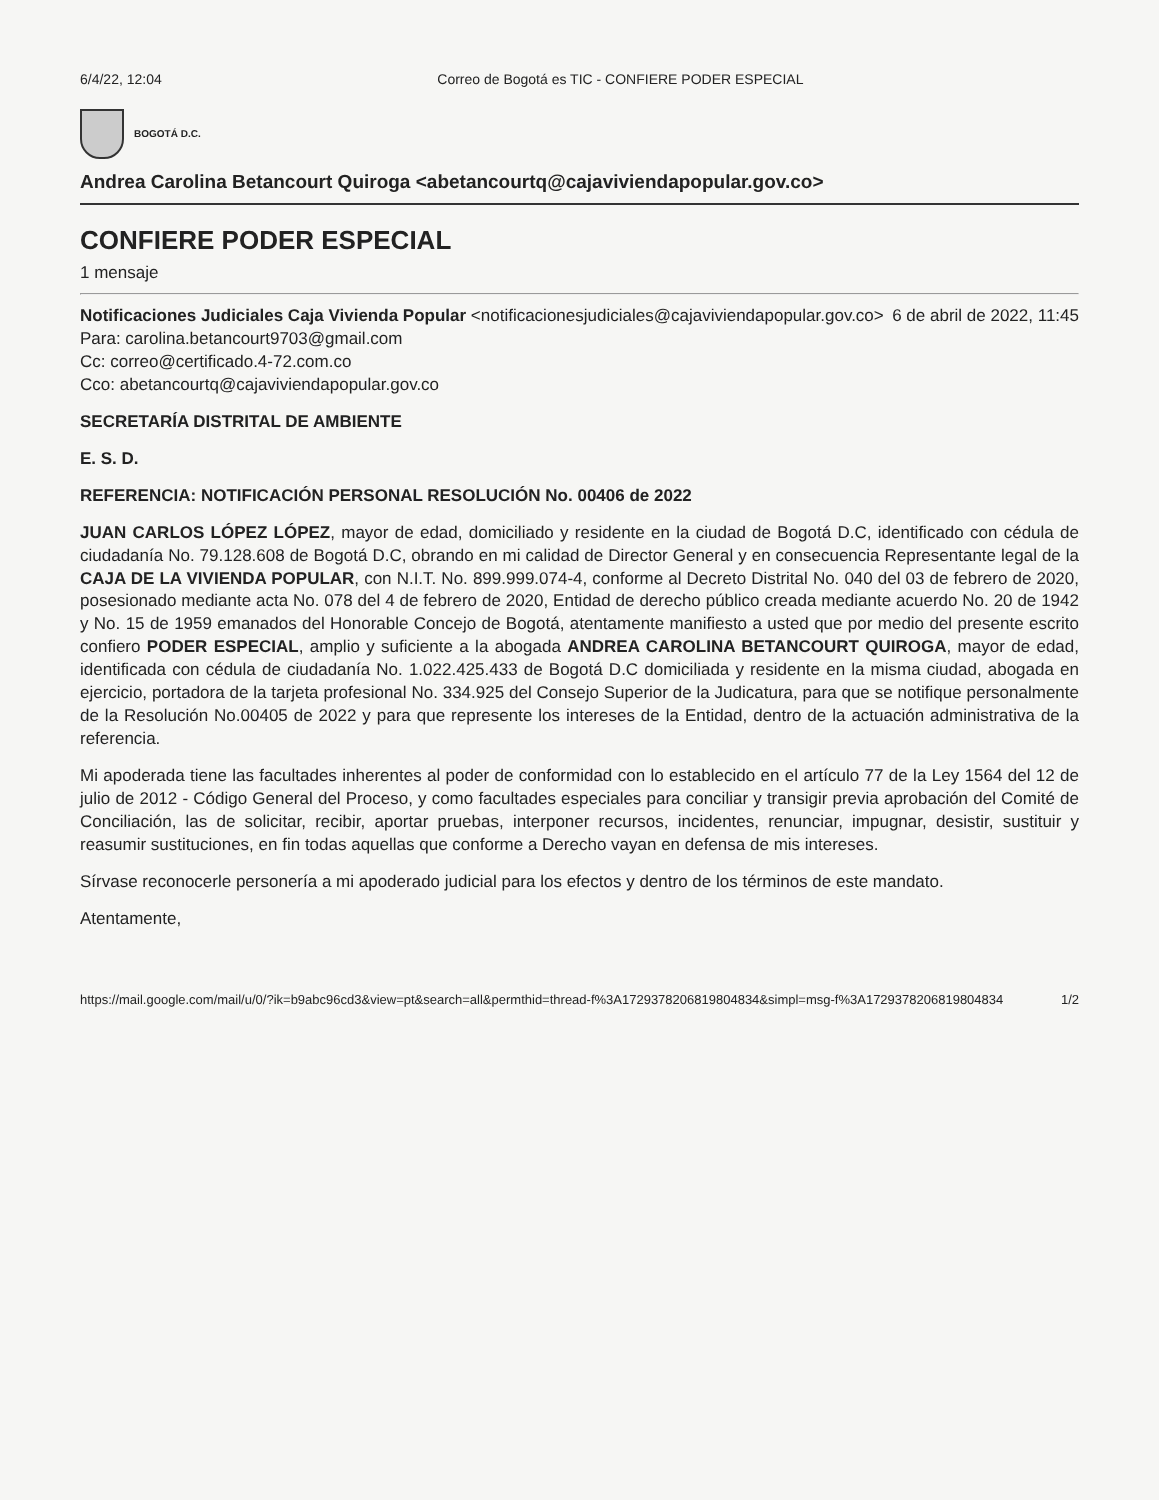6/4/22, 12:04 Correo de Bogotá es TIC - CONFIERE PODER ESPECIAL
BOGOTÁ D.C.
Andrea Carolina Betancourt Quiroga <abetancourtq@cajaviviendapopular.gov.co>
CONFIERE PODER ESPECIAL
1 mensaje
Notificaciones Judiciales Caja Vivienda Popular <notificacionesjudiciales@cajaviviendapopular.gov.co> 6 de abril de 2022, 11:45
Para: carolina.betancourt9703@gmail.com
Cc: correo@certificado.4-72.com.co
Cco: abetancourtq@cajaviviendapopular.gov.co
SECRETARÍA DISTRITAL DE AMBIENTE
E. S. D.
REFERENCIA: NOTIFICACIÓN PERSONAL RESOLUCIÓN No. 00406 de 2022
JUAN CARLOS LÓPEZ LÓPEZ, mayor de edad, domiciliado y residente en la ciudad de Bogotá D.C, identificado con cédula de ciudadanía No. 79.128.608 de Bogotá D.C, obrando en mi calidad de Director General y en consecuencia Representante legal de la CAJA DE LA VIVIENDA POPULAR, con N.I.T. No. 899.999.074-4, conforme al Decreto Distrital No. 040 del 03 de febrero de 2020, posesionado mediante acta No. 078 del 4 de febrero de 2020, Entidad de derecho público creada mediante acuerdo No. 20 de 1942 y No. 15 de 1959 emanados del Honorable Concejo de Bogotá, atentamente manifiesto a usted que por medio del presente escrito confiero PODER ESPECIAL, amplio y suficiente a la abogada ANDREA CAROLINA BETANCOURT QUIROGA, mayor de edad, identificada con cédula de ciudadanía No. 1.022.425.433 de Bogotá D.C domiciliada y residente en la misma ciudad, abogada en ejercicio, portadora de la tarjeta profesional No. 334.925 del Consejo Superior de la Judicatura, para que se notifique personalmente de la Resolución No.00405 de 2022 y para que represente los intereses de la Entidad, dentro de la actuación administrativa de la referencia.
Mi apoderada tiene las facultades inherentes al poder de conformidad con lo establecido en el artículo 77 de la Ley 1564 del 12 de julio de 2012 - Código General del Proceso, y como facultades especiales para conciliar y transigir previa aprobación del Comité de Conciliación, las de solicitar, recibir, aportar pruebas, interponer recursos, incidentes, renunciar, impugnar, desistir, sustituir y reasumir sustituciones, en fin todas aquellas que conforme a Derecho vayan en defensa de mis intereses.
Sírvase reconocerle personería a mi apoderado judicial para los efectos y dentro de los términos de este mandato.
Atentamente,
https://mail.google.com/mail/u/0/?ik=b9abc96cd3&view=pt&search=all&permthid=thread-f%3A1729378206819804834&simpl=msg-f%3A1729378206819804834 1/2